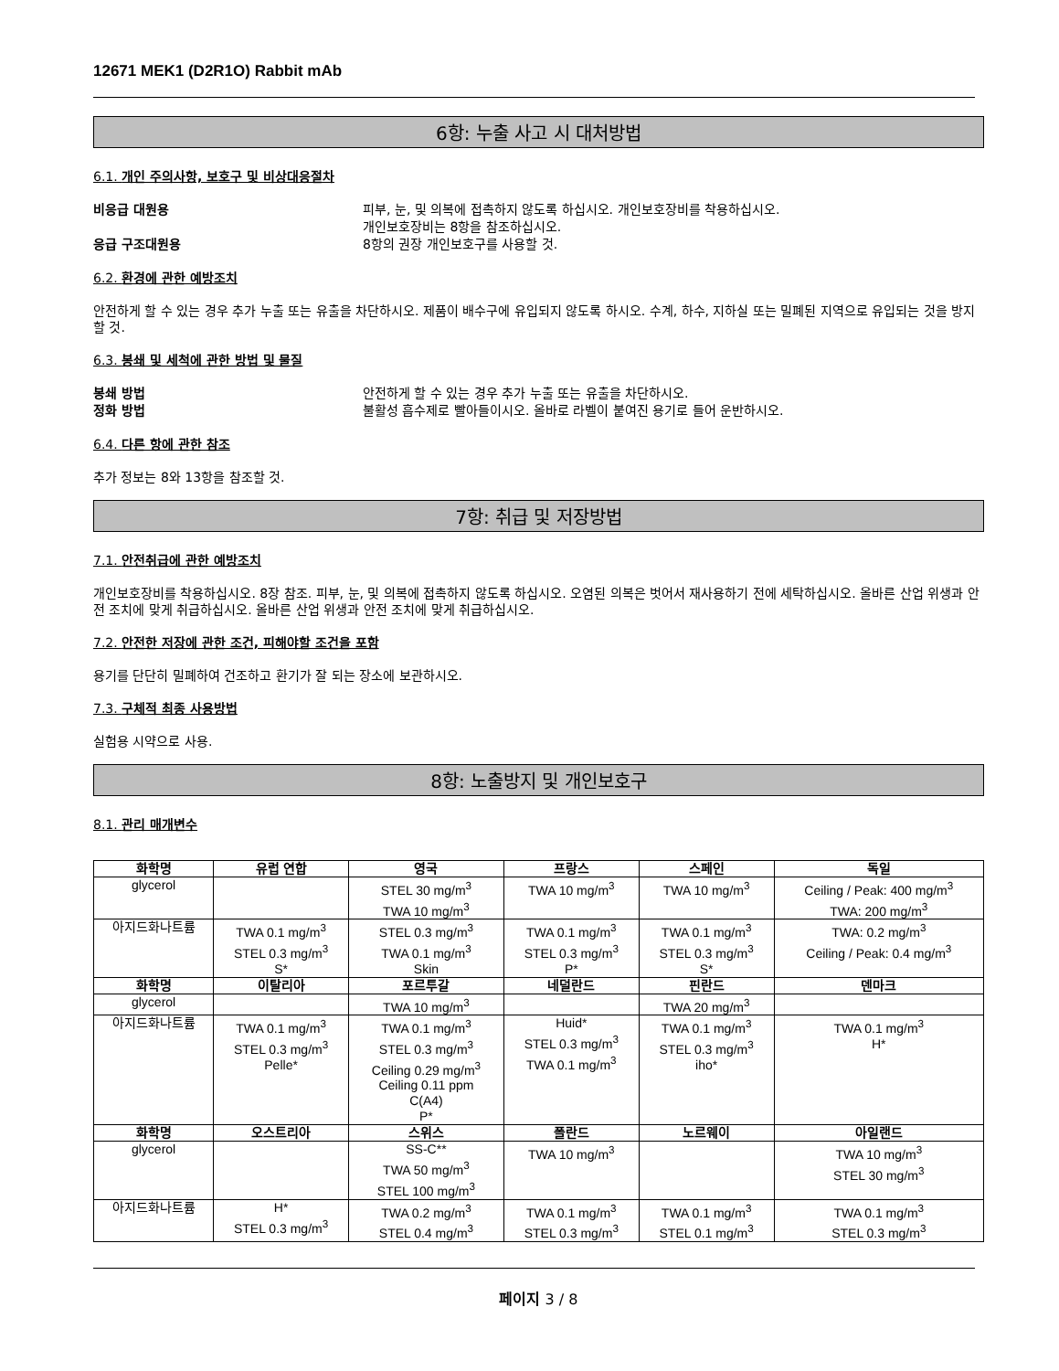12671 MEK1 (D2R1O) Rabbit mAb
6항: 누출 사고 시 대처방법
6.1. 개인 주의사항, 보호구 및 비상대응절차
비응급 대원용 피부, 눈, 및 의복에 접촉하지 않도록 하십시오. 개인보호장비를 착용하십시오.
개인보호장비는 8항을 참조하십시오.
응급 구조대원용 8항의 권장 개인보호구를 사용할 것.
6.2. 환경에 관한 예방조치
안전하게 할 수 있는 경우 추가 누출 또는 유출을 차단하시오. 제품이 배수구에 유입되지 않도록 하시오. 수계, 하수, 지하실 또는 밀폐된 지역으로 유입되는 것을 방지할 것.
6.3. 봉쇄 및 세척에 관한 방법 및 물질
봉쇄 방법 안전하게 할 수 있는 경우 추가 누출 또는 유출을 차단하시오.
정화 방법 불활성 흡수제로 빨아들이시오. 올바로 라벨이 붙여진 용기로 들어 운반하시오.
6.4. 다른 항에 관한 참조
추가 정보는 8와 13항을 참조할 것.
7항: 취급 및 저장방법
7.1. 안전취급에 관한 예방조치
개인보호장비를 착용하십시오. 8장 참조. 피부, 눈, 및 의복에 접촉하지 않도록 하십시오. 오염된 의복은 벗어서 재사용하기 전에 세탁하십시오. 올바른 산업 위생과 안전 조치에 맞게 취급하십시오. 올바른 산업 위생과 안전 조치에 맞게 취급하십시오.
7.2. 안전한 저장에 관한 조건, 피해야할 조건을 포함
용기를 단단히 밀폐하여 건조하고 환기가 잘 되는 장소에 보관하시오.
7.3. 구체적 최종 사용방법
실험용 시약으로 사용.
8항: 노출방지 및 개인보호구
8.1. 관리 매개변수
| 화학명 | 유럽 연합 | 영국 | 프랑스 | 스페인 | 독일 |
| --- | --- | --- | --- | --- | --- |
| glycerol | | STEL 30 mg/m<sup>3</sup> TWA 10 mg/m<sup>3</sup> | TWA 10 mg/m<sup>3</sup> | TWA 10 mg/m<sup>3</sup> | Ceiling / Peak: 400 mg/m<sup>3</sup> TWA: 200 mg/m<sup>3</sup> |
| 아지드화나트륨 | TWA 0.1 mg/m<sup>3</sup> STEL 0.3 mg/m<sup>3</sup> S* | STEL 0.3 mg/m<sup>3</sup> TWA 0.1 mg/m<sup>3</sup> Skin | TWA 0.1 mg/m<sup>3</sup> STEL 0.3 mg/m<sup>3</sup> P* | TWA 0.1 mg/m<sup>3</sup> STEL 0.3 mg/m<sup>3</sup> S* | TWA: 0.2 mg/m<sup>3</sup> Ceiling / Peak: 0.4 mg/m<sup>3</sup> |
| 화학명 | 이탈리아 | 포르투갈 | 네덜란드 | 핀란드 | 덴마크 |
| glycerol | | TWA 10 mg/m<sup>3</sup> | | TWA 20 mg/m<sup>3</sup> | |
| 아지드화나트륨 | TWA 0.1 mg/m<sup>3</sup> STEL 0.3 mg/m<sup>3</sup> Pelle* | TWA 0.1 mg/m<sup>3</sup> STEL 0.3 mg/m<sup>3</sup> Ceiling 0.29 mg/m<sup>3</sup> Ceiling 0.11 ppm C(A4) P* | Huid* STEL 0.3 mg/m<sup>3</sup> TWA 0.1 mg/m<sup>3</sup> | TWA 0.1 mg/m<sup>3</sup> STEL 0.3 mg/m<sup>3</sup> iho* | TWA 0.1 mg/m<sup>3</sup> H* |
| 화학명 | 오스트리아 | 스위스 | 폴란드 | 노르웨이 | 아일랜드 |
| glycerol | | SS-C** TWA 50 mg/m<sup>3</sup> STEL 100 mg/m<sup>3</sup> | TWA 10 mg/m<sup>3</sup> | | TWA 10 mg/m<sup>3</sup> STEL 30 mg/m<sup>3</sup> |
| 아지드화나트륨 | H* STEL 0.3 mg/m<sup>3</sup> | TWA 0.2 mg/m<sup>3</sup> STEL 0.4 mg/m<sup>3</sup> | TWA 0.1 mg/m<sup>3</sup> STEL 0.3 mg/m<sup>3</sup> | TWA 0.1 mg/m<sup>3</sup> STEL 0.1 mg/m<sup>3</sup> | TWA 0.1 mg/m<sup>3</sup> STEL 0.3 mg/m<sup>3</sup> |
페이지 3 / 8